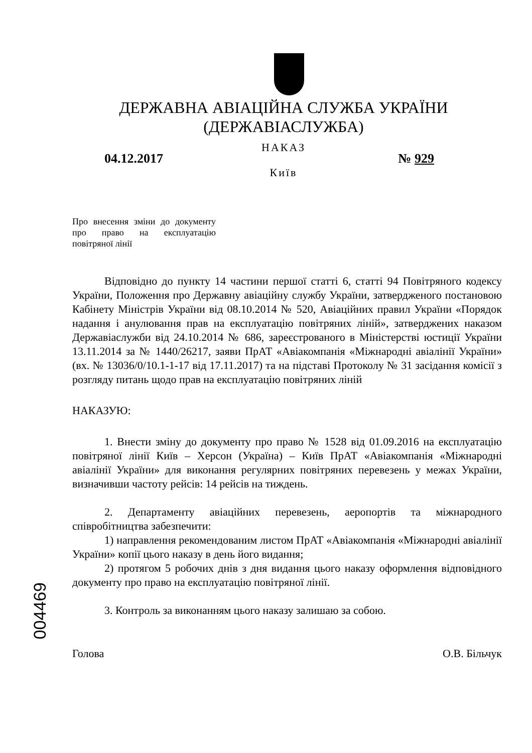ДЕРЖАВНА АВІАЦІЙНА СЛУЖБА УКРАЇНИ
(ДЕРЖАВІАСЛУЖБА)
НАКАЗ
04.12.2017 № 929
Київ
Про внесення зміни до документу про право на експлуатацію повітряної лінії
Відповідно до пункту 14 частини першої статті 6, статті 94 Повітряного кодексу України, Положення про Державну авіаційну службу України, затвердженого постановою Кабінету Міністрів України від 08.10.2014 № 520, Авіаційних правил України «Порядок надання і анулювання прав на експлуатацію повітряних ліній», затверджених наказом Державіаслужби від 24.10.2014 № 686, зареєстрованого в Міністерстві юстиції України 13.11.2014 за № 1440/26217, заяви ПрАТ «Авіакомпанія «Міжнародні авіалінії України» (вх. № 13036/0/10.1-1-17 від 17.11.2017) та на підставі Протоколу № 31 засідання комісії з розгляду питань щодо прав на експлуатацію повітряних ліній
НАКАЗУЮ:
1. Внести зміну до документу про право № 1528 від 01.09.2016 на експлуатацію повітряної лінії Київ – Херсон (Україна) – Київ ПрАТ «Авіакомпанія «Міжнародні авіалінії України» для виконання регулярних повітряних перевезень у межах України, визначивши частоту рейсів: 14 рейсів на тиждень.
2. Департаменту авіаційних перевезень, аеропортів та міжнародного співробітництва забезпечити:
1) направлення рекомендованим листом ПрАТ «Авіакомпанія «Міжнародні авіалінії України» копії цього наказу в день його видання;
2) протягом 5 робочих днів з дня видання цього наказу оформлення відповідного документу про право на експлуатацію повітряної лінії.
3. Контроль за виконанням цього наказу залишаю за собою.
Голова О.В. Більчук
004469